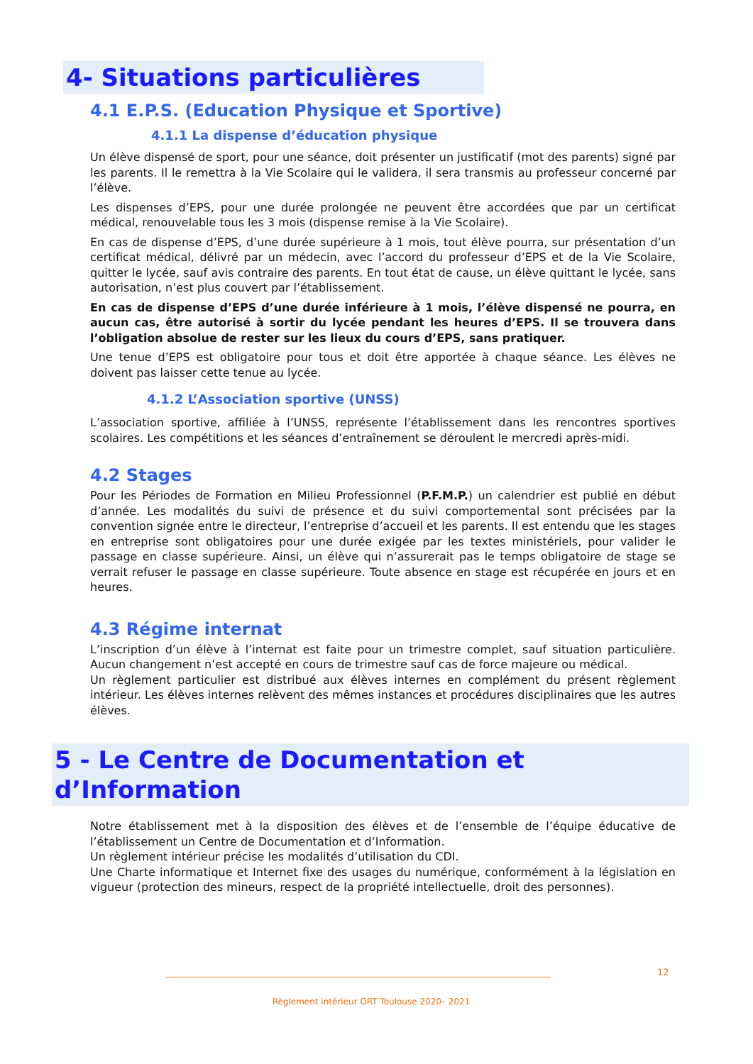4- Situations particulières
4.1 E.P.S. (Education Physique et Sportive)
4.1.1 La dispense d’éducation physique
Un élève dispensé de sport, pour une séance, doit présenter un justificatif (mot des parents) signé par les parents. Il le remettra à la Vie Scolaire qui le validera, il sera transmis au professeur concerné par l’élève.
Les dispenses d’EPS, pour une durée prolongée ne peuvent être accordées que par un certificat médical, renouvelable tous les 3 mois (dispense remise à la Vie Scolaire).
En cas de dispense d’EPS, d’une durée supérieure à 1 mois, tout élève pourra, sur présentation d’un certificat médical, délivré par un médecin, avec l’accord du professeur d’EPS et de la Vie Scolaire, quitter le lycée, sauf avis contraire des parents. En tout état de cause, un élève quittant le lycée, sans autorisation, n’est plus couvert par l’établissement.
En cas de dispense d’EPS d’une durée inférieure à 1 mois, l’élève dispensé ne pourra, en aucun cas, être autorisé à sortir du lycée pendant les heures d’EPS. Il se trouvera dans l’obligation absolue de rester sur les lieux du cours d’EPS, sans pratiquer.
Une tenue d’EPS est obligatoire pour tous et doit être apportée à chaque séance. Les élèves ne doivent pas laisser cette tenue au lycée.
4.1.2 L’Association sportive (UNSS)
L’association sportive, affiliée à l’UNSS, représente l’établissement dans les rencontres sportives scolaires. Les compétitions et les séances d’entraînement se déroulent le mercredi après-midi.
4.2 Stages
Pour les Périodes de Formation en Milieu Professionnel (P.F.M.P.) un calendrier est publié en début d’année. Les modalités du suivi de présence et du suivi comportemental sont précisées par la convention signée entre le directeur, l’entreprise d’accueil et les parents. Il est entendu que les stages en entreprise sont obligatoires pour une durée exigée par les textes ministériels, pour valider le passage en classe supérieure. Ainsi, un élève qui n’assurerait pas le temps obligatoire de stage se verrait refuser le passage en classe supérieure. Toute absence en stage est récupérée en jours et en heures.
4.3 Régime internat
L’inscription d’un élève à l’internat est faite pour un trimestre complet, sauf situation particulière. Aucun changement n’est accepté en cours de trimestre sauf cas de force majeure ou médical.
Un règlement particulier est distribué aux élèves internes en complément du présent règlement intérieur. Les élèves internes relèvent des mêmes instances et procédures disciplinaires que les autres élèves.
5 - Le Centre de Documentation et d’Information
Notre établissement met à la disposition des élèves et de l’ensemble de l’équipe éducative de l’établissement un Centre de Documentation et d’Information.
Un règlement intérieur précise les modalités d’utilisation du CDI.
Une Charte informatique et Internet fixe des usages du numérique, conformément à la législation en vigueur (protection des mineurs, respect de la propriété intellectuelle, droit des personnes).
12
Règlement intérieur ORT Toulouse 2020– 2021